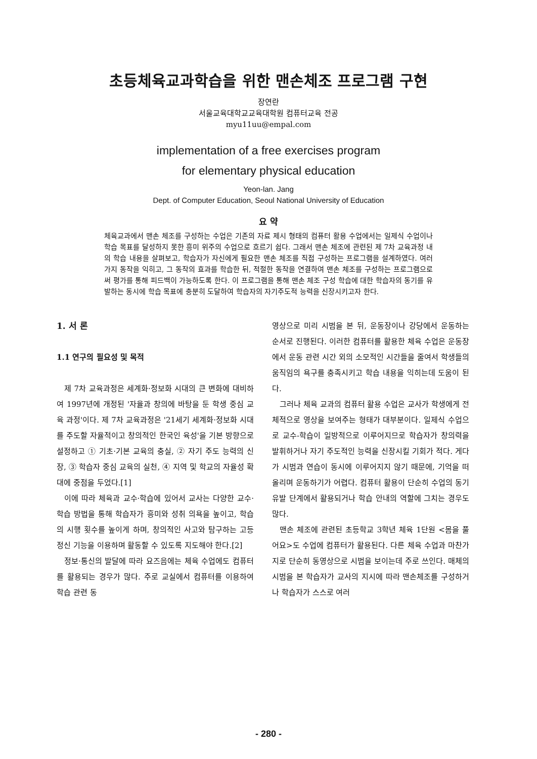초등체육교과학습을 위한 맨손체조 프로그램 구현
장연란
서울교육대학교교육대학원 컴퓨터교육 전공
myu11uu@empal.com
implementation of a free exercises program
for elementary physical education
Yeon-lan. Jang
Dept. of Computer Education, Seoul National University of Education
요 약
체육교과에서 맨손 체조를 구성하는 수업은 기존의 자료 제시 형태의 컴퓨터 활용 수업에서는 일제식 수업이나 학습 목표를 달성하지 못한 흥미 위주의 수업으로 흐르기 쉽다. 그래서 맨손 체조에 관련된 제 7차 교육과정 내의 학습 내용을 살펴보고, 학습자가 자신에게 필요한 맨손 체조를 직접 구성하는 프로그램을 설계하였다. 여러 가지 동작을 익히고, 그 동작의 효과를 학습한 뒤, 적절한 동작을 연결하여 맨손 체조를 구성하는 프로그램으로써 평가를 통해 피드백이 가능하도록 한다. 이 프로그램을 통해 맨손 체조 구성 학습에 대한 학습자의 동기를 유발하는 동시에 학습 목표에 충분히 도달하여 학습자의 자기주도적 능력을 신장시키고자 한다.
1. 서 론
1.1 연구의 필요성 및 목적
제 7차 교육과정은 세계화·정보화 시대의 큰 변화에 대비하여 1997년에 개정된 '자율과 창의에 바탕을 둔 학생 중심 교육 과정'이다. 제 7차 교육과정은 '21세기 세계화·정보화 시대를 주도할 자율적이고 창의적인 한국인 육성'을 기본 방향으로 설정하고 ① 기초·기본 교육의 충실, ② 자기 주도 능력의 신장, ③ 학습자 중심 교육의 실천, ④ 지역 및 학교의 자율성 확대에 중점을 두었다.[1]
이에 따라 체육과 교수·학습에 있어서 교사는 다양한 교수·학습 방법을 통해 학습자가 흥미와 성취 의욕을 높이고, 학습의 시행 횟수를 높이게 하며, 창의적인 사고와 탐구하는 고등 정신 기능을 이용하며 활동할 수 있도록 지도해야 한다.[2]
정보·통신의 발달에 따라 요즈음에는 체육 수업에도 컴퓨터를 활용되는 경우가 많다. 주로 교실에서 컴퓨터를 이용하여 학습 관련 동
영상으로 미리 시범을 본 뒤, 운동장이나 강당에서 운동하는 순서로 진행된다. 이러한 컴퓨터를 활용한 체육 수업은 운동장에서 운동 관련 시간 외의 소모적인 시간들을 줄여서 학생들의 움직임의 욕구를 충족시키고 학습 내용을 익히는데 도움이 된다.
그러나 체육 교과의 컴퓨터 활용 수업은 교사가 학생에게 전체적으로 영상을 보여주는 형태가 대부분이다. 일제식 수업으로 교수-학습이 일방적으로 이루어지므로 학습자가 창의력을 발휘하거나 자기 주도적인 능력을 신장시킬 기회가 적다. 게다가 시범과 연습이 동시에 이루어지지 않기 때문에, 기억을 떠올리며 운동하기가 어렵다. 컴퓨터 활용이 단순히 수업의 동기 유발 단계에서 활용되거나 학습 안내의 역할에 그치는 경우도 많다.
맨손 체조에 관련된 초등학교 3학년 체육 1단원 <몸을 풀어요>도 수업에 컴퓨터가 활용된다. 다른 체육 수업과 마찬가지로 단순히 동영상으로 시범을 보이는데 주로 쓰인다. 매체의 시범을 본 학습자가 교사의 지시에 따라 맨손체조를 구성하거나 학습자가 스스로 여러
- 280 -